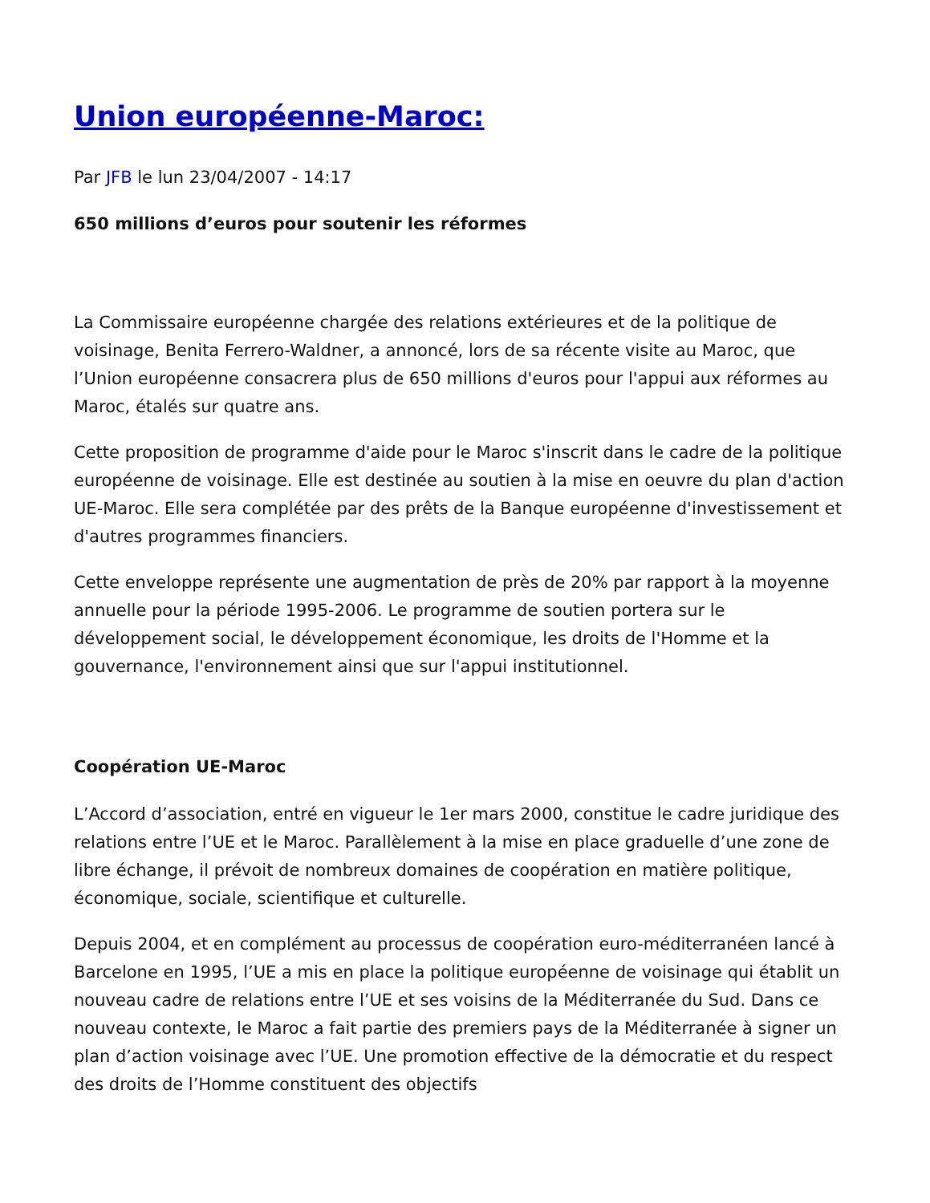Union européenne-Maroc:
Par JFB le lun 23/04/2007 - 14:17
650 millions d’euros pour soutenir les réformes
La Commissaire européenne chargée des relations extérieures et de la politique de voisinage, Benita Ferrero-Waldner, a annoncé, lors de sa récente visite au Maroc, que l’Union européenne consacrera plus de 650 millions d'euros pour l'appui aux réformes au Maroc, étalés sur quatre ans.
Cette proposition de programme d'aide pour le Maroc s'inscrit dans le cadre de la politique européenne de voisinage. Elle est destinée au soutien à la mise en oeuvre du plan d'action UE-Maroc. Elle sera complétée par des prêts de la Banque européenne d'investissement et d'autres programmes financiers.
Cette enveloppe représente une augmentation de près de 20% par rapport à la moyenne annuelle pour la période 1995-2006. Le programme de soutien portera sur le développement social, le développement économique, les droits de l'Homme et la gouvernance, l'environnement ainsi que sur l'appui institutionnel.
Coopération UE-Maroc
L’Accord d’association, entré en vigueur le 1er mars 2000, constitue le cadre juridique des relations entre l’UE et le Maroc. Parallèlement à la mise en place graduelle d’une zone de libre échange, il prévoit de nombreux domaines de coopération en matière politique, économique, sociale, scientifique et culturelle.
Depuis 2004, et en complément au processus de coopération euro-méditerranéen lancé à Barcelone en 1995, l’UE a mis en place la politique européenne de voisinage qui établit un nouveau cadre de relations entre l’UE et ses voisins de la Méditerranée du Sud. Dans ce nouveau contexte, le Maroc a fait partie des premiers pays de la Méditerranée à signer un plan d’action voisinage avec l’UE. Une promotion effective de la démocratie et du respect des droits de l’Homme constituent des objectifs